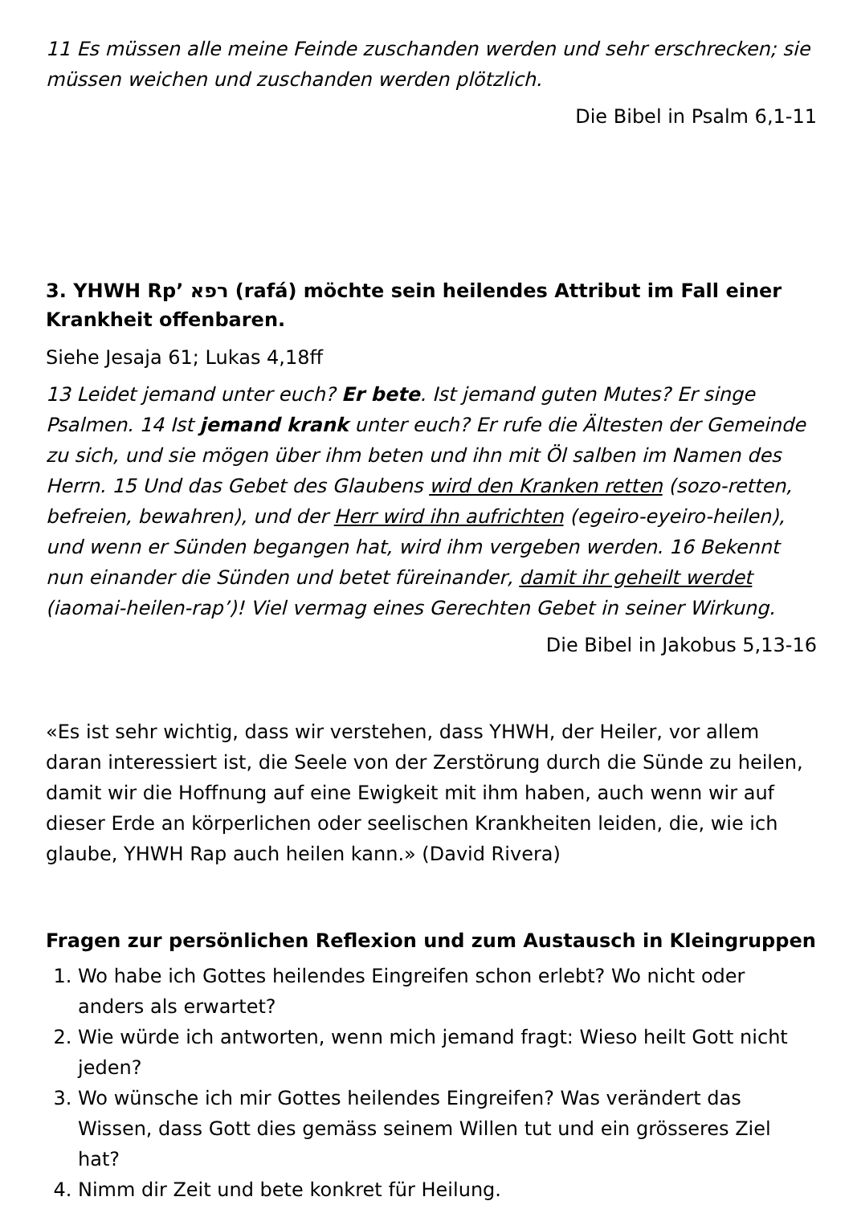11 Es müssen alle meine Feinde zuschanden werden und sehr erschrecken; sie müssen weichen und zuschanden werden plötzlich.
Die Bibel in Psalm 6,1-11
3. YHWH Rp’ רפא (rafá) möchte sein heilendes Attribut im Fall einer Krankheit offenbaren.
Siehe Jesaja 61; Lukas 4,18ff
13 Leidet jemand unter euch? Er bete. Ist jemand guten Mutes? Er singe Psalmen. 14 Ist jemand krank unter euch? Er rufe die Ältesten der Gemeinde zu sich, und sie mögen über ihm beten und ihn mit Öl salben im Namen des Herrn. 15 Und das Gebet des Glaubens wird den Kranken retten (sozo-retten, befreien, bewahren), und der Herr wird ihn aufrichten (egeiro-eyeiro-heilen), und wenn er Sünden begangen hat, wird ihm vergeben werden. 16 Bekennt nun einander die Sünden und betet füreinander, damit ihr geheilt werdet (iaomai-heilen-rap’)! Viel vermag eines Gerechten Gebet in seiner Wirkung.
Die Bibel in Jakobus 5,13-16
«Es ist sehr wichtig, dass wir verstehen, dass YHWH, der Heiler, vor allem daran interessiert ist, die Seele von der Zerstörung durch die Sünde zu heilen, damit wir die Hoffnung auf eine Ewigkeit mit ihm haben, auch wenn wir auf dieser Erde an körperlichen oder seelischen Krankheiten leiden, die, wie ich glaube, YHWH Rap auch heilen kann.» (David Rivera)
Fragen zur persönlichen Reflexion und zum Austausch in Kleingruppen
1. Wo habe ich Gottes heilendes Eingreifen schon erlebt? Wo nicht oder anders als erwartet?
2. Wie würde ich antworten, wenn mich jemand fragt: Wieso heilt Gott nicht jeden?
3. Wo wünsche ich mir Gottes heilendes Eingreifen? Was verändert das Wissen, dass Gott dies gemäss seinem Willen tut und ein grösseres Ziel hat?
4. Nimm dir Zeit und bete konkret für Heilung.